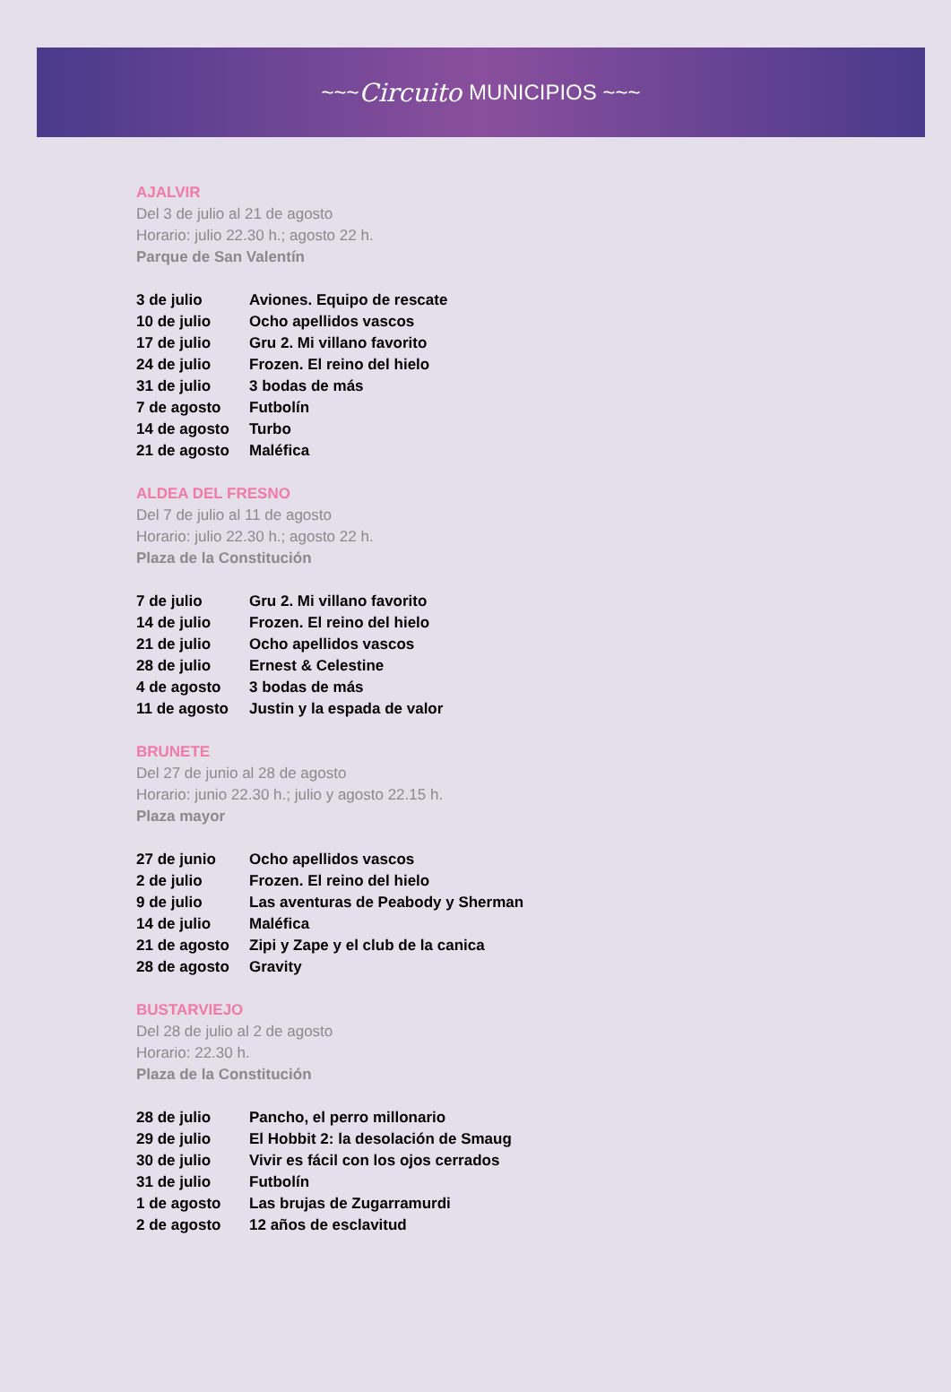~~~ Circuito MUNICIPIOS ~~~
AJALVIR
Del 3 de julio al 21 de agosto
Horario: julio 22.30 h.; agosto 22 h.
Parque de San Valentín
| 3 de julio | Aviones. Equipo de rescate |
| 10 de julio | Ocho apellidos vascos |
| 17 de julio | Gru 2. Mi villano favorito |
| 24 de julio | Frozen. El reino del hielo |
| 31 de julio | 3 bodas de más |
| 7 de agosto | Futbolín |
| 14 de agosto | Turbo |
| 21 de agosto | Maléfica |
ALDEA DEL FRESNO
Del 7 de julio al 11 de agosto
Horario: julio 22.30 h.; agosto 22 h.
Plaza de la Constitución
| 7 de julio | Gru 2. Mi villano favorito |
| 14 de julio | Frozen. El reino del hielo |
| 21 de julio | Ocho apellidos vascos |
| 28 de julio | Ernest & Celestine |
| 4 de agosto | 3 bodas de más |
| 11 de agosto | Justin y la espada de valor |
BRUNETE
Del 27 de junio al 28 de agosto
Horario: junio 22.30 h.; julio y agosto 22.15 h.
Plaza mayor
| 27 de junio | Ocho apellidos vascos |
| 2 de julio | Frozen. El reino del hielo |
| 9 de julio | Las aventuras de Peabody y Sherman |
| 14 de julio | Maléfica |
| 21 de agosto | Zipi y Zape y el club de la canica |
| 28 de agosto | Gravity |
BUSTARVIEJO
Del 28 de julio al 2 de agosto
Horario: 22.30 h.
Plaza de la Constitución
| 28 de julio | Pancho, el perro millonario |
| 29 de julio | El Hobbit 2: la desolación de Smaug |
| 30 de julio | Vivir es fácil con los ojos cerrados |
| 31 de julio | Futbolín |
| 1 de agosto | Las brujas de Zugarramurdi |
| 2 de agosto | 12 años de esclavitud |